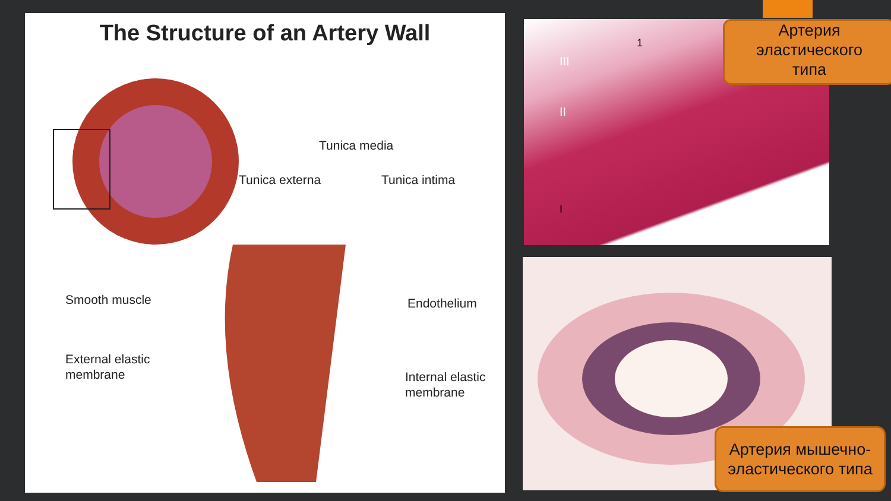The Structure of an Artery Wall
Tunica media
Tunica externa Tunica intima
Smooth muscle Endothelium
External elastic
membrane
Internal elastic
membrane
III
II
1
I
Артерия
эластического
типа
Артерия мышечно-эластического типа